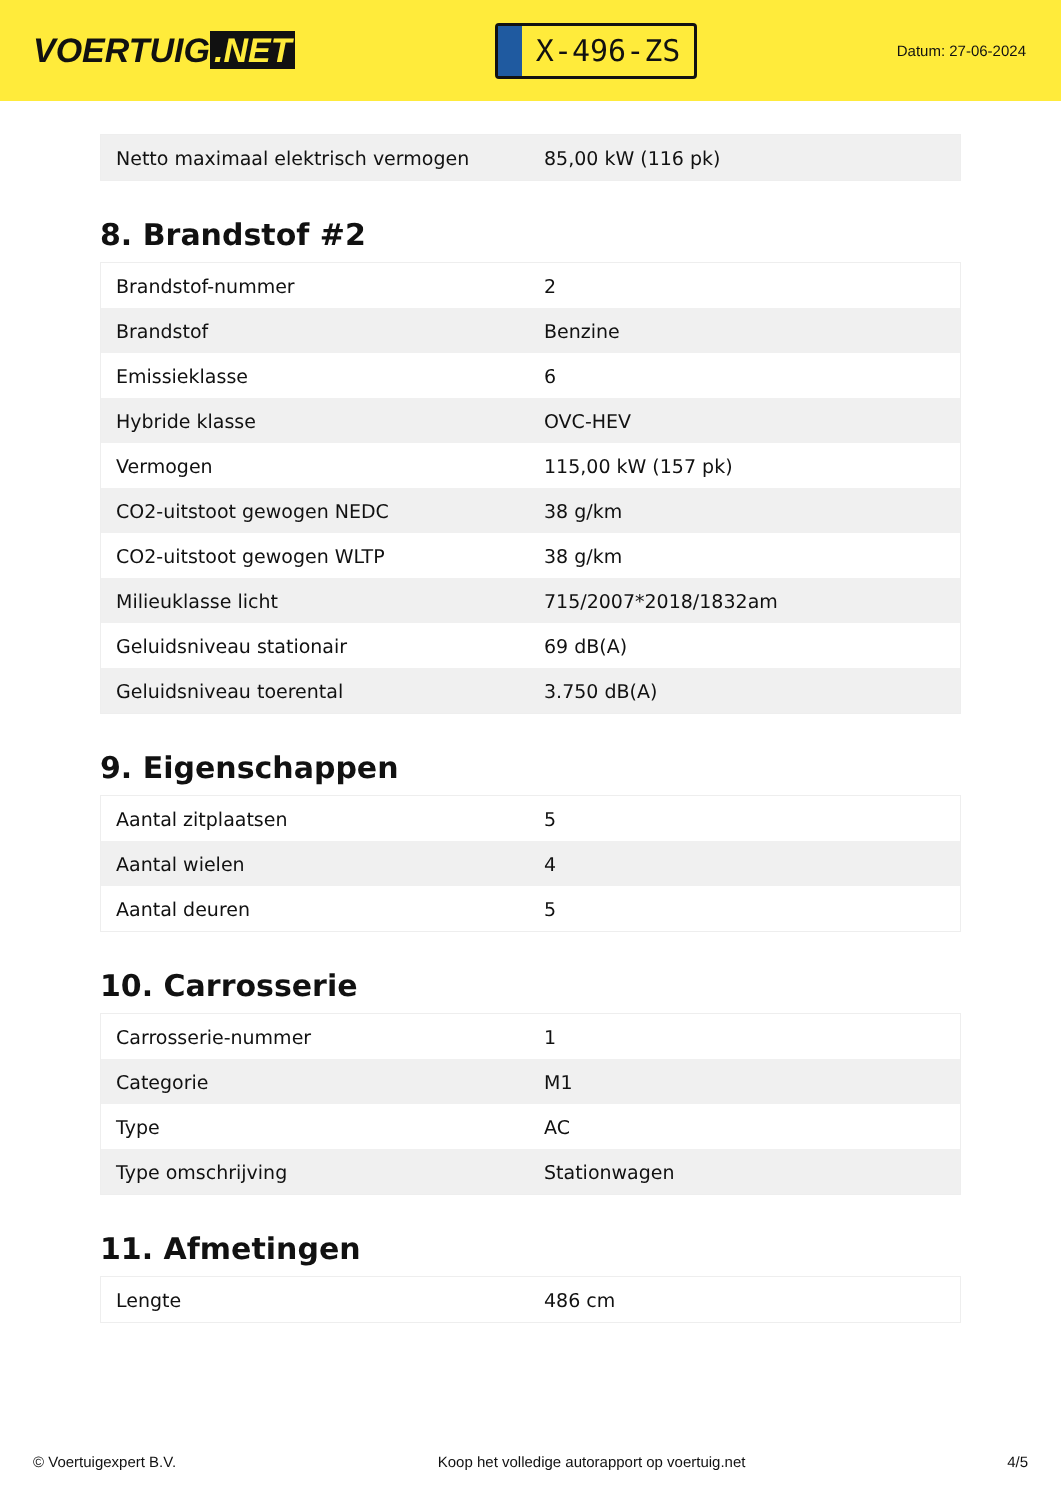VOERTUIG.NET
X-496-ZS
Datum: 27-06-2024
| Netto maximaal elektrisch vermogen | 85,00 kW (116 pk) |
8. Brandstof #2
| Brandstof-nummer | 2 |
| Brandstof | Benzine |
| Emissieklasse | 6 |
| Hybride klasse | OVC-HEV |
| Vermogen | 115,00 kW (157 pk) |
| CO2-uitstoot gewogen NEDC | 38 g/km |
| CO2-uitstoot gewogen WLTP | 38 g/km |
| Milieuklasse licht | 715/2007*2018/1832am |
| Geluidsniveau stationair | 69 dB(A) |
| Geluidsniveau toerental | 3.750 dB(A) |
9. Eigenschappen
| Aantal zitplaatsen | 5 |
| Aantal wielen | 4 |
| Aantal deuren | 5 |
10. Carrosserie
| Carrosserie-nummer | 1 |
| Categorie | M1 |
| Type | AC |
| Type omschrijving | Stationwagen |
11. Afmetingen
| Lengte | 486 cm |
© Voertuigexpert B.V. Koop het volledige autorapport op voertuig.net 4/5